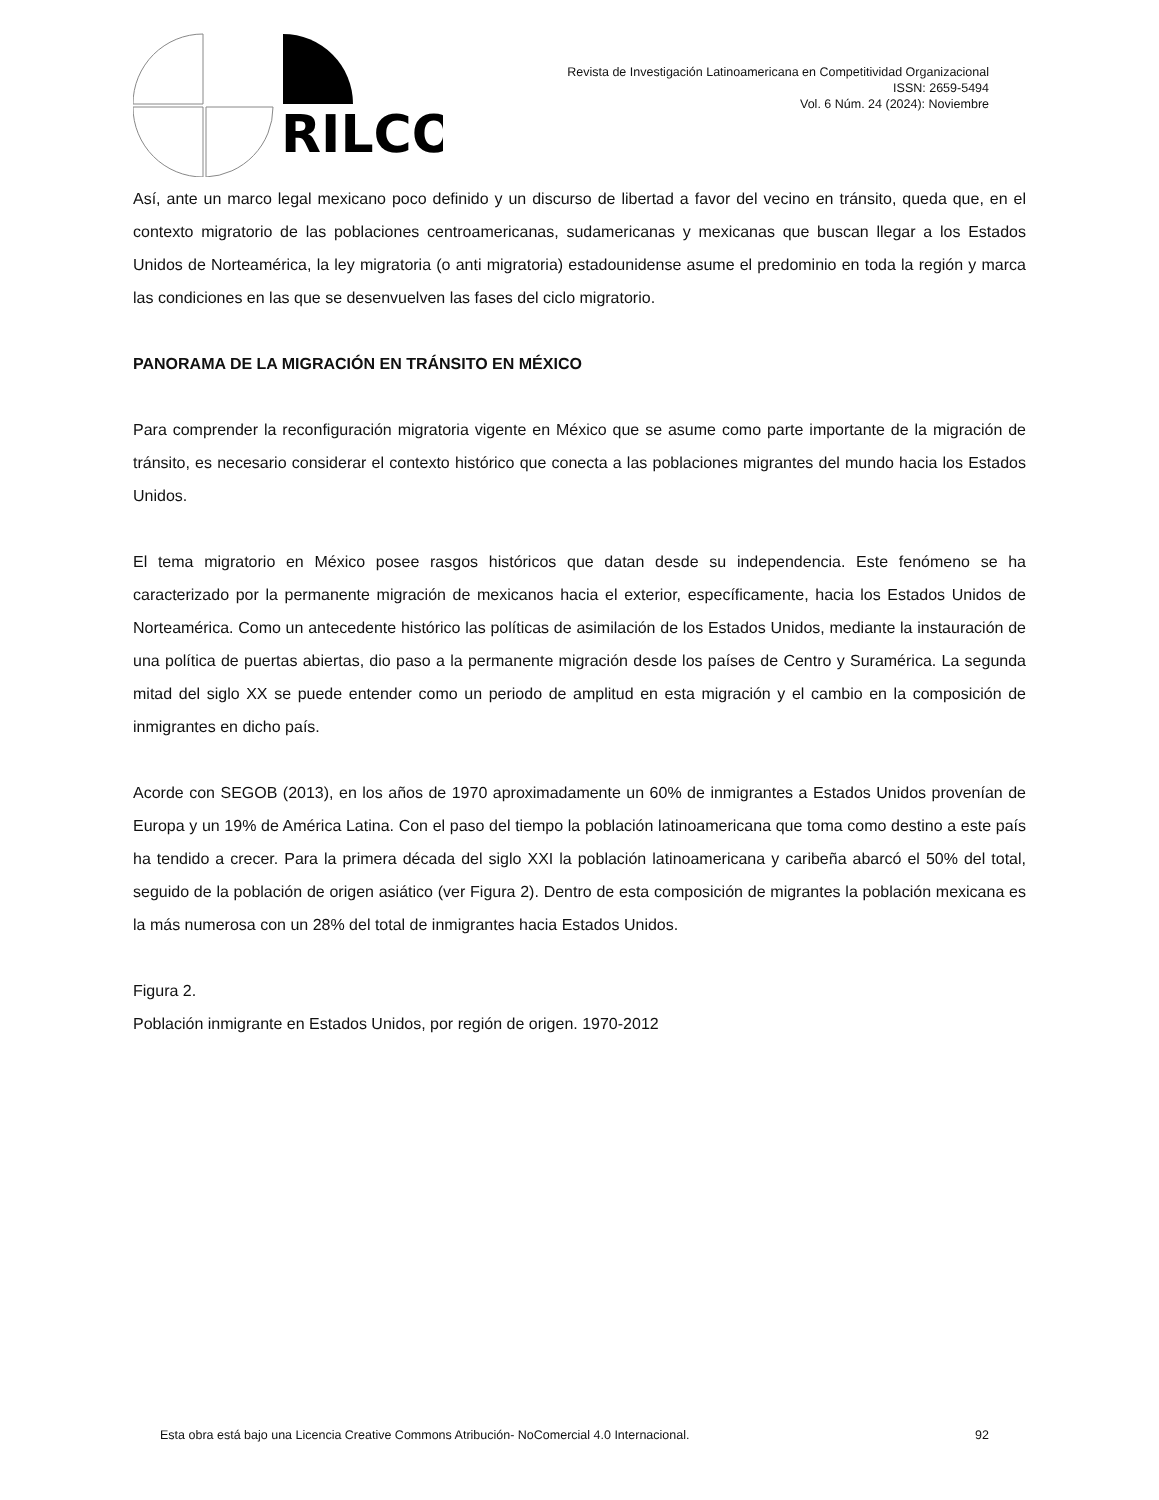RILCO
Revista de Investigación Latinoamericana en Competitividad Organizacional
ISSN: 2659-5494
Vol. 6 Núm. 24 (2024): Noviembre
Así, ante un marco legal mexicano poco definido y un discurso de libertad a favor del vecino en tránsito, queda que, en el contexto migratorio de las poblaciones centroamericanas, sudamericanas y mexicanas que buscan llegar a los Estados Unidos de Norteamérica, la ley migratoria (o anti migratoria) estadounidense asume el predominio en toda la región y marca las condiciones en las que se desenvuelven las fases del ciclo migratorio.
PANORAMA DE LA MIGRACIÓN EN TRÁNSITO EN MÉXICO
Para comprender la reconfiguración migratoria vigente en México que se asume como parte importante de la migración de tránsito, es necesario considerar el contexto histórico que conecta a las poblaciones migrantes del mundo hacia los Estados Unidos.
El tema migratorio en México posee rasgos históricos que datan desde su independencia. Este fenómeno se ha caracterizado por la permanente migración de mexicanos hacia el exterior, específicamente, hacia los Estados Unidos de Norteamérica. Como un antecedente histórico las políticas de asimilación de los Estados Unidos, mediante la instauración de una política de puertas abiertas, dio paso a la permanente migración desde los países de Centro y Suramérica. La segunda mitad del siglo XX se puede entender como un periodo de amplitud en esta migración y el cambio en la composición de inmigrantes en dicho país.
Acorde con SEGOB (2013), en los años de 1970 aproximadamente un 60% de inmigrantes a Estados Unidos provenían de Europa y un 19% de América Latina. Con el paso del tiempo la población latinoamericana que toma como destino a este país ha tendido a crecer. Para la primera década del siglo XXI la población latinoamericana y caribeña abarcó el 50% del total, seguido de la población de origen asiático (ver Figura 2). Dentro de esta composición de migrantes la población mexicana es la más numerosa con un 28% del total de inmigrantes hacia Estados Unidos.
Figura 2.
Población inmigrante en Estados Unidos, por región de origen. 1970-2012
Esta obra está bajo una Licencia Creative Commons Atribución- NoComercial 4.0 Internacional. 92